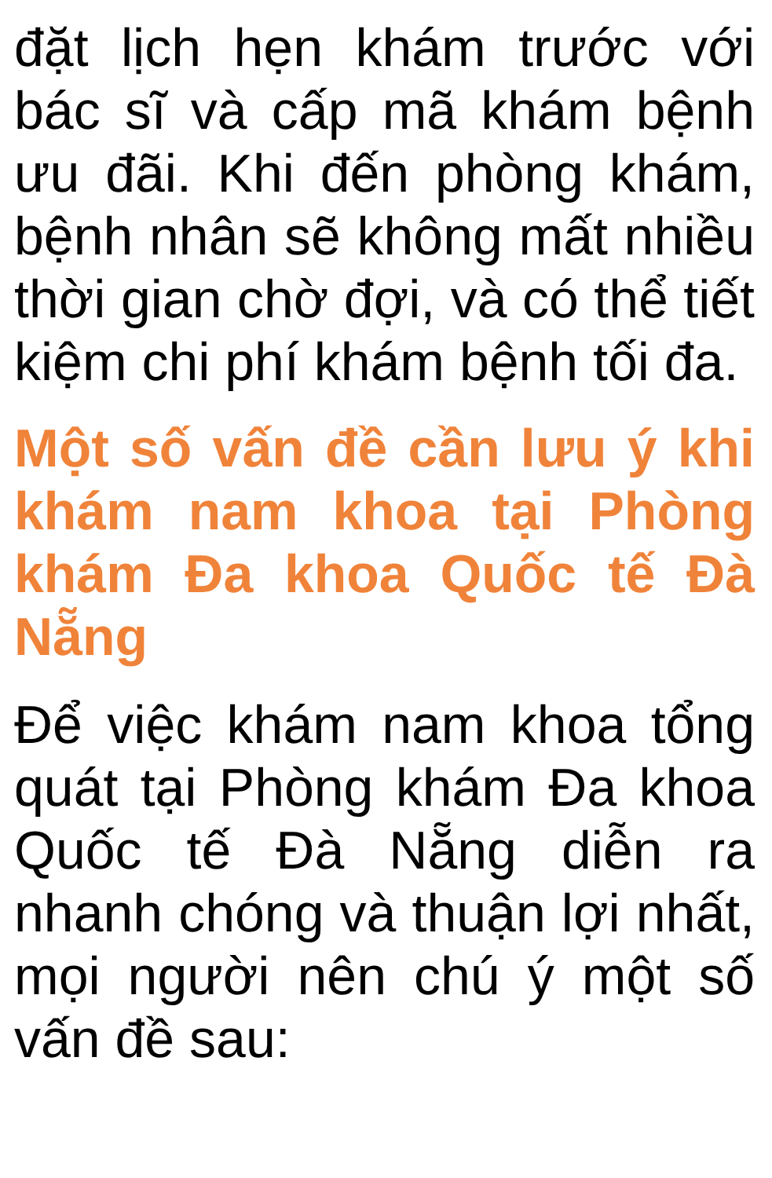đặt lịch hẹn khám trước với bác sĩ và cấp mã khám bệnh ưu đãi. Khi đến phòng khám, bệnh nhân sẽ không mất nhiều thời gian chờ đợi, và có thể tiết kiệm chi phí khám bệnh tối đa.
Một số vấn đề cần lưu ý khi khám nam khoa tại Phòng khám Đa khoa Quốc tế Đà Nẵng
Để việc khám nam khoa tổng quát tại Phòng khám Đa khoa Quốc tế Đà Nẵng diễn ra nhanh chóng và thuận lợi nhất, mọi người nên chú ý một số vấn đề sau: